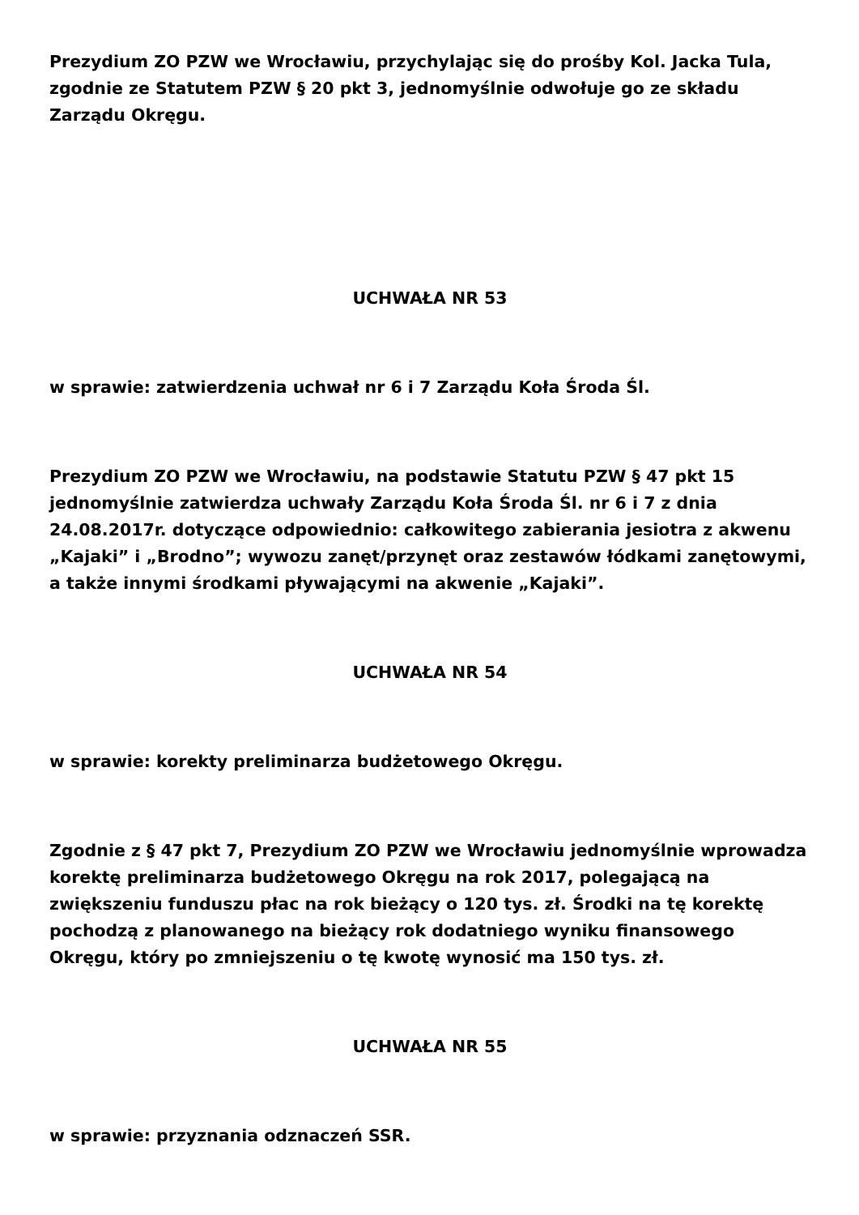Prezydium ZO PZW we Wrocławiu, przychylając się do prośby Kol. Jacka Tula, zgodnie ze Statutem PZW § 20 pkt 3, jednomyślnie odwołuje go ze składu Zarządu Okręgu.
UCHWAŁA NR 53
w sprawie: zatwierdzenia uchwał nr 6 i 7 Zarządu Koła Środa Śl.
Prezydium ZO PZW we Wrocławiu, na podstawie Statutu PZW § 47 pkt 15 jednomyślnie zatwierdza uchwały Zarządu Koła Środa Śl. nr 6 i 7 z dnia 24.08.2017r. dotyczące odpowiednio: całkowitego zabierania jesiotra z akwenu „Kajaki” i „Brodno”; wywozu zanęt/przynęt oraz zestawów łódkami zanętowymi, a także innymi środkami pływającymi na akwenie „Kajaki”.
UCHWAŁA NR 54
w sprawie: korekty preliminarza budżetowego Okręgu.
Zgodnie z § 47 pkt 7, Prezydium ZO PZW we Wrocławiu jednomyślnie wprowadza korektę preliminarza budżetowego Okręgu na rok 2017, polegającą na zwiększeniu funduszu płac na rok bieżący o 120 tys. zł. Środki na tę korektę pochodzą z planowanego na bieżący rok dodatniego wyniku finansowego Okręgu, który po zmniejszeniu o tę kwotę wynosić ma 150 tys. zł.
UCHWAŁA NR 55
w sprawie: przyznania odznaczeń SSR.